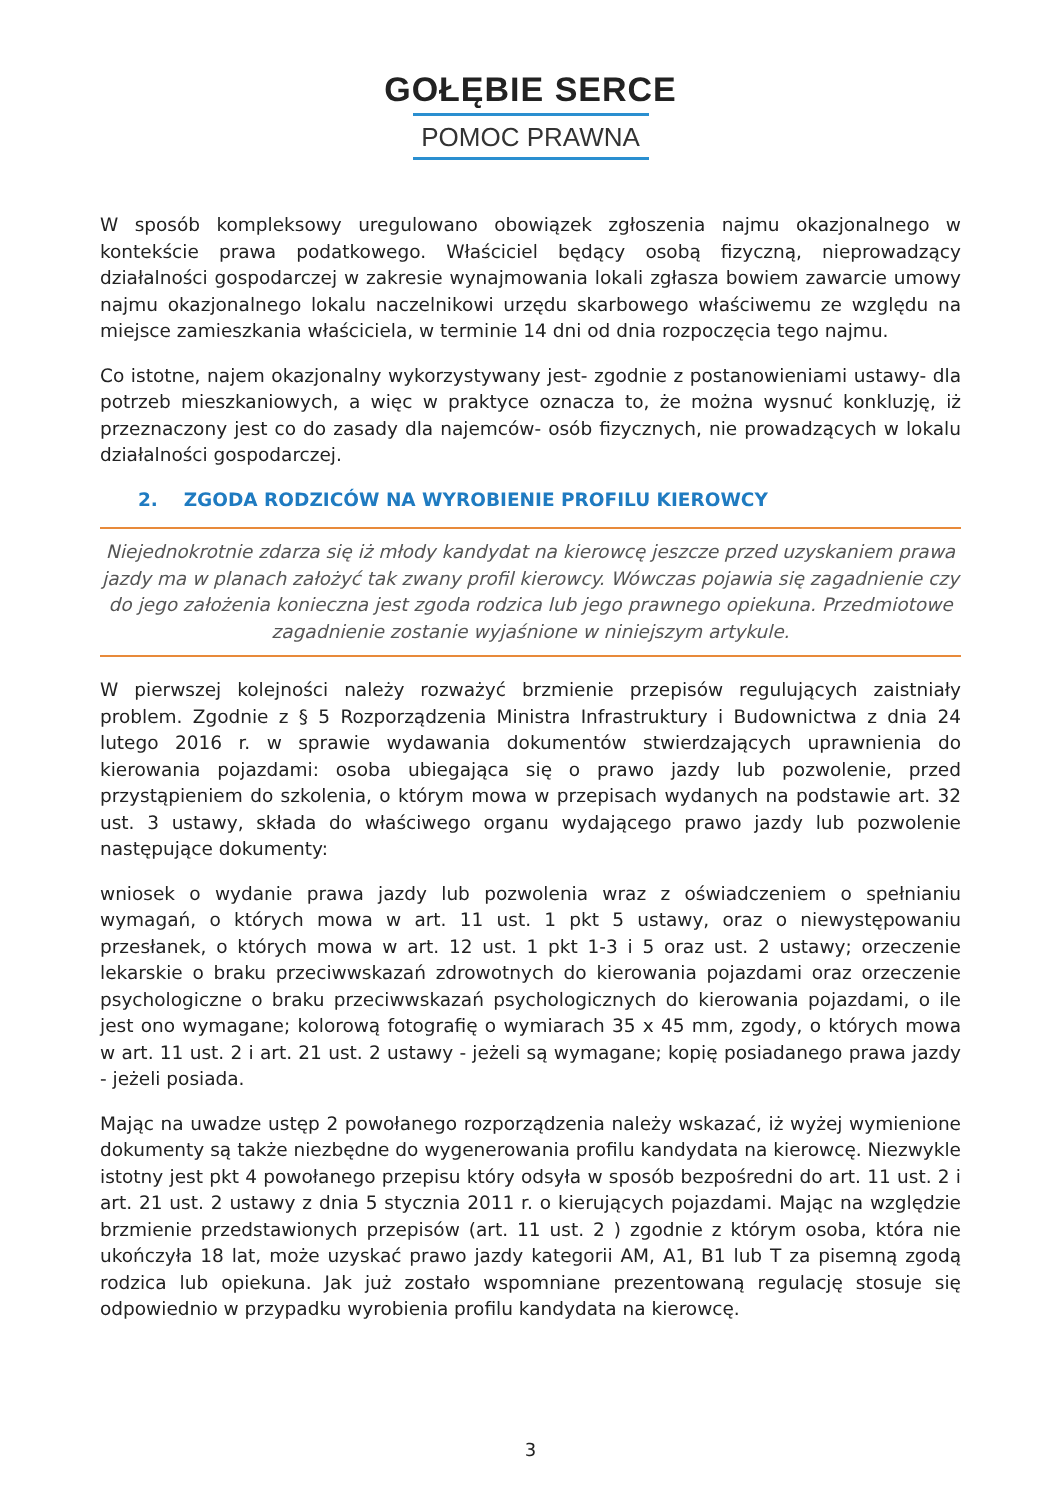GOŁĘBIE SERCE
POMOC PRAWNA
W sposób kompleksowy uregulowano obowiązek zgłoszenia najmu okazjonalnego w kontekście prawa podatkowego. Właściciel będący osobą fizyczną, nieprowadzący działalności gospodarczej w zakresie wynajmowania lokali zgłasza bowiem zawarcie umowy najmu okazjonalnego lokalu naczelnikowi urzędu skarbowego właściwemu ze względu na miejsce zamieszkania właściciela, w terminie 14 dni od dnia rozpoczęcia tego najmu.
Co istotne, najem okazjonalny wykorzystywany jest- zgodnie z postanowieniami ustawy- dla potrzeb mieszkaniowych, a więc w praktyce oznacza to, że można wysnuć konkluzję, iż przeznaczony jest co do zasady dla najemców- osób fizycznych, nie prowadzących w lokalu działalności gospodarczej.
2. ZGODA RODZICÓW NA WYROBIENIE PROFILU KIEROWCY
Niejednokrotnie zdarza się iż młody kandydat na kierowcę jeszcze przed uzyskaniem prawa jazdy ma w planach założyć tak zwany profil kierowcy. Wówczas pojawia się zagadnienie czy do jego założenia konieczna jest zgoda rodzica lub jego prawnego opiekuna. Przedmiotowe zagadnienie zostanie wyjaśnione w niniejszym artykule.
W pierwszej kolejności należy rozważyć brzmienie przepisów regulujących zaistniały problem. Zgodnie z § 5 Rozporządzenia Ministra Infrastruktury i Budownictwa z dnia 24 lutego 2016 r. w sprawie wydawania dokumentów stwierdzających uprawnienia do kierowania pojazdami: osoba ubiegająca się o prawo jazdy lub pozwolenie, przed przystąpieniem do szkolenia, o którym mowa w przepisach wydanych na podstawie art. 32 ust. 3 ustawy, składa do właściwego organu wydającego prawo jazdy lub pozwolenie następujące dokumenty:
wniosek o wydanie prawa jazdy lub pozwolenia wraz z oświadczeniem o spełnianiu wymagań, o których mowa w art. 11 ust. 1 pkt 5 ustawy, oraz o niewystępowaniu przesłanek, o których mowa w art. 12 ust. 1 pkt 1-3 i 5 oraz ust. 2 ustawy; orzeczenie lekarskie o braku przeciwwskazań zdrowotnych do kierowania pojazdami oraz orzeczenie psychologiczne o braku przeciwwskazań psychologicznych do kierowania pojazdami, o ile jest ono wymagane; kolorową fotografię o wymiarach 35 x 45 mm, zgody, o których mowa w art. 11 ust. 2 i art. 21 ust. 2 ustawy - jeżeli są wymagane; kopię posiadanego prawa jazdy - jeżeli posiada.
Mając na uwadze ustęp 2 powołanego rozporządzenia należy wskazać, iż wyżej wymienione dokumenty są także niezbędne do wygenerowania profilu kandydata na kierowcę. Niezwykle istotny jest pkt 4 powołanego przepisu który odsyła w sposób bezpośredni do art. 11 ust. 2 i art. 21 ust. 2 ustawy z dnia 5 stycznia 2011 r. o kierujących pojazdami. Mając na względzie brzmienie przedstawionych przepisów (art. 11 ust. 2 ) zgodnie z którym osoba, która nie ukończyła 18 lat, może uzyskać prawo jazdy kategorii AM, A1, B1 lub T za pisemną zgodą rodzica lub opiekuna. Jak już zostało wspomniane prezentowaną regulację stosuje się odpowiednio w przypadku wyrobienia profilu kandydata na kierowcę.
3